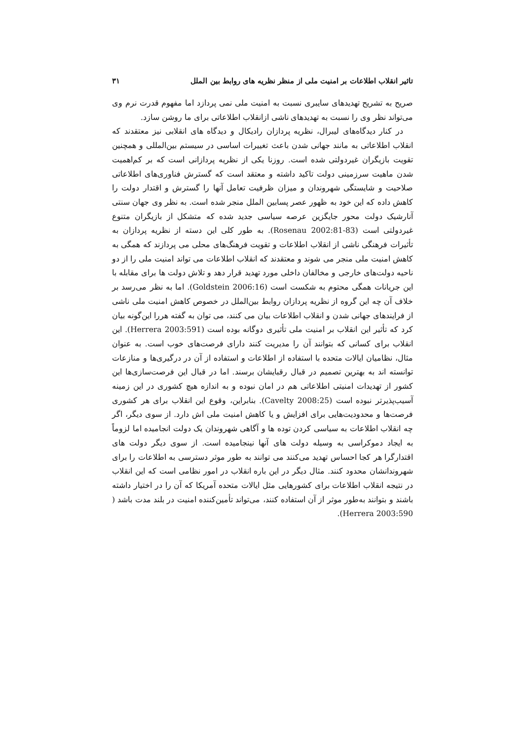تاثیر انقلاب اطلاعات بر امنیت ملی از منظر نظریه های روابط بین الملل ۳۱
صریح به تشریح تهدیدهای سایبری نسبت به امنیت ملی نمی پردازد اما مفهوم قدرت نرم وی می‌تواند نظر وی را نسبت به تهدیدهای ناشی ازانقلاب اطلاعاتی برای ما روشن سازد.
در کنار دیدگاه‌های لیبرال، نظریه پردازان رادیکال و دیدگاه های انقلابی نیز معتقدند که انقلاب اطلاعاتی به مانند جهانی شدن باعث تغییرات اساسی در سیستم بین‌المللی و همچنین تقویت بازیگران غیردولتی شده است. روزنا یکی از نظریه پردازانی است که بر کم‌اهمیت شدن ماهیت سرزمینی دولت تاکید داشته و معتقد است که گسترش فناوری‌های اطلاعاتی صلاحیت و شایستگی شهروندان و میزان ظرفیت تعامل آنها را گسترش و اقتدار دولت را کاهش داده که این خود به ظهور عصر پسابین الملل منجر شده است. به نظر وی جهان سنتی آنارشیک دولت محور جایگزین عرصه سیاسی جدید شده که متشکل از بازیگران متنوع غیردولتی است (Rosenau 2002:81-83). به طور کلی این دسته از نظریه پردازان به تأثیرات فرهنگی ناشی از انقلاب اطلاعات و تقویت فرهنگ‌های محلی می پردازند که همگی به کاهش امنیت ملی منجر می شوند و معتقدند که انقلاب اطلاعات می تواند امنیت ملی را از دو ناحیه دولت‌های خارجی و مخالفان داخلی مورد تهدید قرار دهد و تلاش دولت ها برای مقابله با این جریانات همگی محتوم به شکست است (Goldstein 2006:16). اما به نظر می‌رسد بر خلاف آن چه این گروه از نظریه پردازان روابط بین‌الملل در خصوص کاهش امنیت ملی ناشی از فرایندهای جهانی شدن و انقلاب اطلاعات بیان می کنند، می توان به گفته هررا این‌گونه بیان کرد که تأثیر این انقلاب بر امنیت ملی تأثیری دوگانه بوده است (Herrera 2003:591). این انقلاب برای کسانی که بتوانند آن را مدیریت کنند دارای فرصت‌های خوب است. به عنوان مثال، نظامیان ایالات متحده با استفاده از اطلاعات و استفاده از آن در درگیری‌ها و منازعات توانسته اند به بهترین تصمیم در قبال رقبایشان برسند. اما در قبال این فرصت‌سازی‌ها این کشور از تهدیدات امنیتی اطلاعاتی هم در امان نبوده و به اندازه هیچ کشوری در این زمینه آسیب‌پذیرتر نبوده است (Cavelty 2008:25). بنابراین، وقوع این انقلاب برای هر کشوری فرصت‌ها و محدودیت‌هایی برای افزایش و یا کاهش امنیت ملی اش دارد. از سوی دیگر، اگر چه انقلاب اطلاعات به سیاسی کردن توده ها و آگاهی شهروندان یک دولت انجامیده اما لزوماً به ایجاد دموکراسی به وسیله دولت های آنها نینجامیده است. از سوی دیگر دولت های اقتدارگرا هر کجا احساس تهدید می‌کنند می توانند به طور موثر دسترسی به اطلاعات را برای شهروندانشان محدود کنند. مثال دیگر در این باره انقلاب در امور نظامی است که این انقلاب در نتیجه انقلاب اطلاعات برای کشورهایی مثل ایالات متحده آمریکا که آن را در اختیار داشته باشند و بتوانند به‌طور موثر از آن استفاده کنند، می‌تواند تأمین‌کننده امنیت در بلند مدت باشد ( Herrera 2003:590).